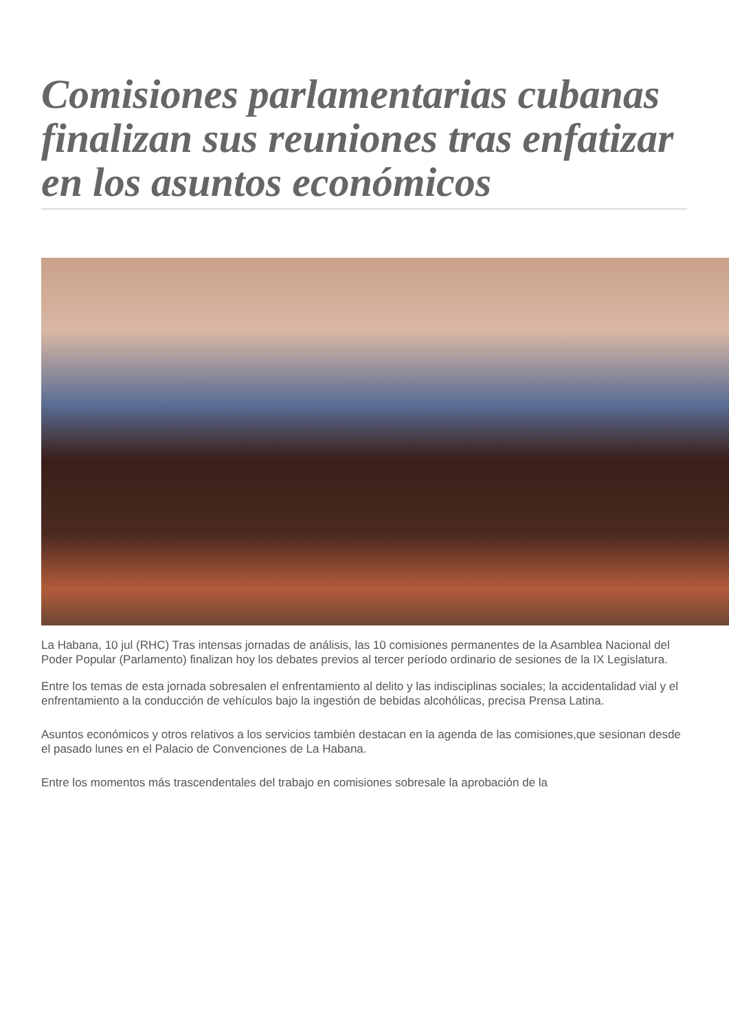Comisiones parlamentarias cubanas finalizan sus reuniones tras enfatizar en los asuntos económicos
La Habana, 10 jul (RHC) Tras intensas jornadas de análisis, las 10 comisiones permanentes de la Asamblea Nacional del Poder Popular (Parlamento) finalizan hoy los debates previos al tercer período ordinario de sesiones de la IX Legislatura.
Entre los temas de esta jornada sobresalen el enfrentamiento al delito y las indisciplinas sociales; la accidentalidad vial y el enfrentamiento a la conducción de vehículos bajo la ingestión de bebidas alcohólicas, precisa Prensa Latina.
Asuntos económicos y otros relativos a los servicios también destacan en la agenda de las comisiones,que sesionan desde el pasado lunes en el Palacio de Convenciones de La Habana.
Entre los momentos más trascendentales del trabajo en comisiones sobresale la aprobación de la